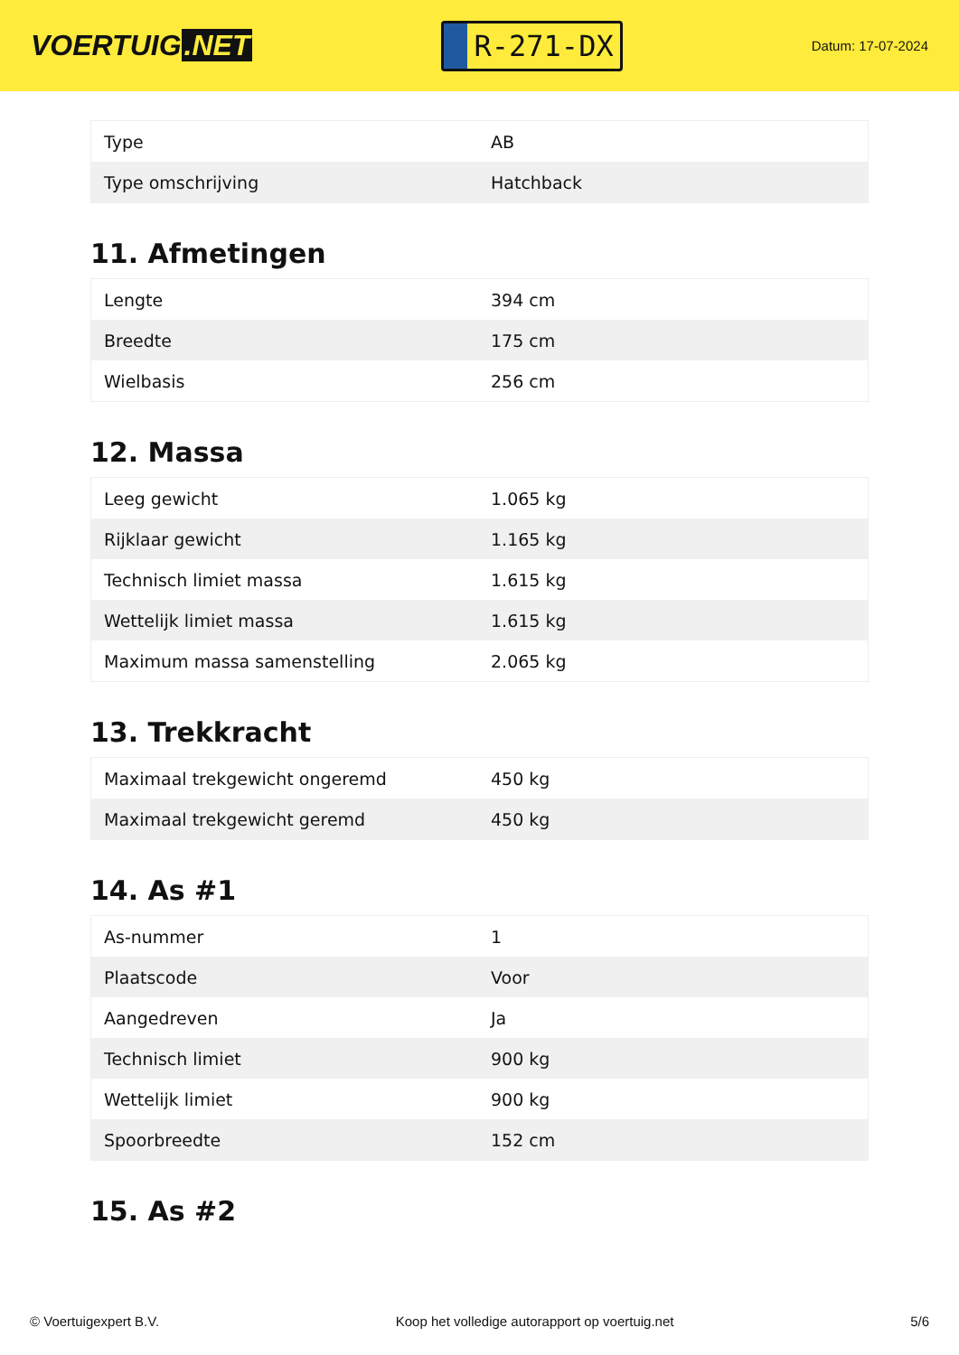VOERTUIG.NET
R-271-DX
Datum: 17-07-2024
| Type | AB |
| Type omschrijving | Hatchback |
11. Afmetingen
| Lengte | 394 cm |
| Breedte | 175 cm |
| Wielbasis | 256 cm |
12. Massa
| Leeg gewicht | 1.065 kg |
| Rijklaar gewicht | 1.165 kg |
| Technisch limiet massa | 1.615 kg |
| Wettelijk limiet massa | 1.615 kg |
| Maximum massa samenstelling | 2.065 kg |
13. Trekkracht
| Maximaal trekgewicht ongeremd | 450 kg |
| Maximaal trekgewicht geremd | 450 kg |
14. As #1
| As-nummer | 1 |
| Plaatscode | Voor |
| Aangedreven | Ja |
| Technisch limiet | 900 kg |
| Wettelijk limiet | 900 kg |
| Spoorbreedte | 152 cm |
15. As #2
© Voertuigexpert B.V. Koop het volledige autorapport op voertuig.net 5/6